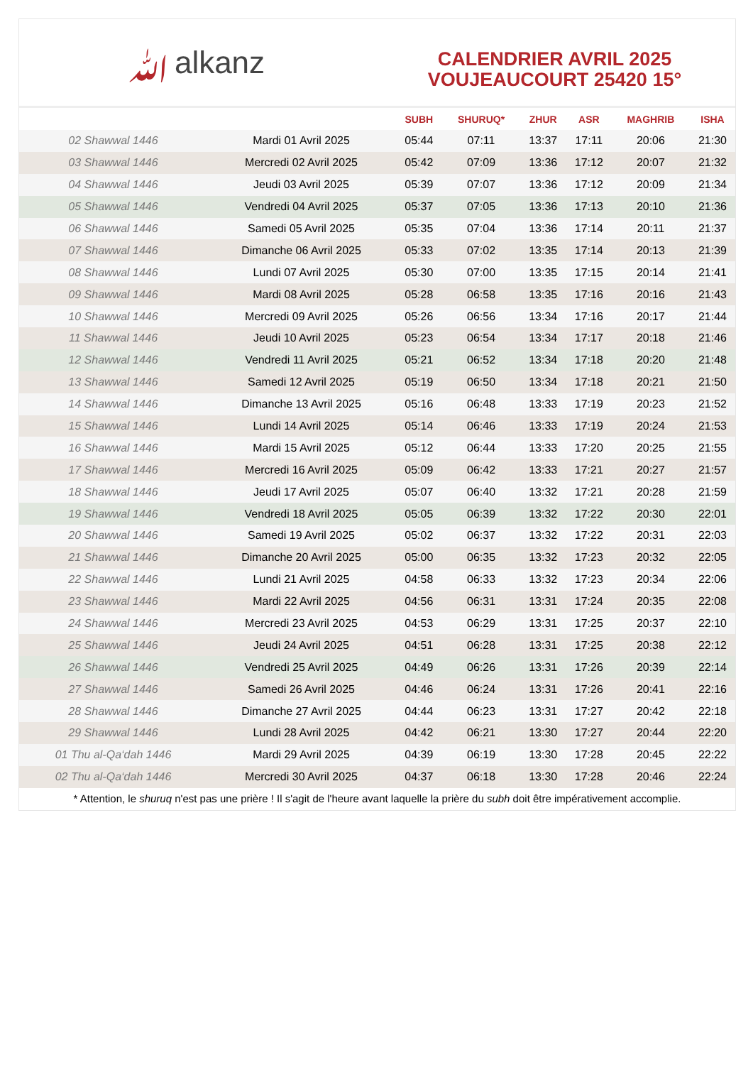ﷲalkanz
CALENDRIER AVRIL 2025
VOUJEAUCOURT 25420 15°
| | | SUBH | SHURUQ* | ZHUR | ASR | MAGHRIB | ISHA |
| --- | --- | --- | --- | --- | --- | --- | --- |
| 02 Shawwal 1446 | Mardi 01 Avril 2025 | 05:44 | 07:11 | 13:37 | 17:11 | 20:06 | 21:30 |
| 03 Shawwal 1446 | Mercredi 02 Avril 2025 | 05:42 | 07:09 | 13:36 | 17:12 | 20:07 | 21:32 |
| 04 Shawwal 1446 | Jeudi 03 Avril 2025 | 05:39 | 07:07 | 13:36 | 17:12 | 20:09 | 21:34 |
| 05 Shawwal 1446 | Vendredi 04 Avril 2025 | 05:37 | 07:05 | 13:36 | 17:13 | 20:10 | 21:36 |
| 06 Shawwal 1446 | Samedi 05 Avril 2025 | 05:35 | 07:04 | 13:36 | 17:14 | 20:11 | 21:37 |
| 07 Shawwal 1446 | Dimanche 06 Avril 2025 | 05:33 | 07:02 | 13:35 | 17:14 | 20:13 | 21:39 |
| 08 Shawwal 1446 | Lundi 07 Avril 2025 | 05:30 | 07:00 | 13:35 | 17:15 | 20:14 | 21:41 |
| 09 Shawwal 1446 | Mardi 08 Avril 2025 | 05:28 | 06:58 | 13:35 | 17:16 | 20:16 | 21:43 |
| 10 Shawwal 1446 | Mercredi 09 Avril 2025 | 05:26 | 06:56 | 13:34 | 17:16 | 20:17 | 21:44 |
| 11 Shawwal 1446 | Jeudi 10 Avril 2025 | 05:23 | 06:54 | 13:34 | 17:17 | 20:18 | 21:46 |
| 12 Shawwal 1446 | Vendredi 11 Avril 2025 | 05:21 | 06:52 | 13:34 | 17:18 | 20:20 | 21:48 |
| 13 Shawwal 1446 | Samedi 12 Avril 2025 | 05:19 | 06:50 | 13:34 | 17:18 | 20:21 | 21:50 |
| 14 Shawwal 1446 | Dimanche 13 Avril 2025 | 05:16 | 06:48 | 13:33 | 17:19 | 20:23 | 21:52 |
| 15 Shawwal 1446 | Lundi 14 Avril 2025 | 05:14 | 06:46 | 13:33 | 17:19 | 20:24 | 21:53 |
| 16 Shawwal 1446 | Mardi 15 Avril 2025 | 05:12 | 06:44 | 13:33 | 17:20 | 20:25 | 21:55 |
| 17 Shawwal 1446 | Mercredi 16 Avril 2025 | 05:09 | 06:42 | 13:33 | 17:21 | 20:27 | 21:57 |
| 18 Shawwal 1446 | Jeudi 17 Avril 2025 | 05:07 | 06:40 | 13:32 | 17:21 | 20:28 | 21:59 |
| 19 Shawwal 1446 | Vendredi 18 Avril 2025 | 05:05 | 06:39 | 13:32 | 17:22 | 20:30 | 22:01 |
| 20 Shawwal 1446 | Samedi 19 Avril 2025 | 05:02 | 06:37 | 13:32 | 17:22 | 20:31 | 22:03 |
| 21 Shawwal 1446 | Dimanche 20 Avril 2025 | 05:00 | 06:35 | 13:32 | 17:23 | 20:32 | 22:05 |
| 22 Shawwal 1446 | Lundi 21 Avril 2025 | 04:58 | 06:33 | 13:32 | 17:23 | 20:34 | 22:06 |
| 23 Shawwal 1446 | Mardi 22 Avril 2025 | 04:56 | 06:31 | 13:31 | 17:24 | 20:35 | 22:08 |
| 24 Shawwal 1446 | Mercredi 23 Avril 2025 | 04:53 | 06:29 | 13:31 | 17:25 | 20:37 | 22:10 |
| 25 Shawwal 1446 | Jeudi 24 Avril 2025 | 04:51 | 06:28 | 13:31 | 17:25 | 20:38 | 22:12 |
| 26 Shawwal 1446 | Vendredi 25 Avril 2025 | 04:49 | 06:26 | 13:31 | 17:26 | 20:39 | 22:14 |
| 27 Shawwal 1446 | Samedi 26 Avril 2025 | 04:46 | 06:24 | 13:31 | 17:26 | 20:41 | 22:16 |
| 28 Shawwal 1446 | Dimanche 27 Avril 2025 | 04:44 | 06:23 | 13:31 | 17:27 | 20:42 | 22:18 |
| 29 Shawwal 1446 | Lundi 28 Avril 2025 | 04:42 | 06:21 | 13:30 | 17:27 | 20:44 | 22:20 |
| 01 Thu al-Qa‘dah 1446 | Mardi 29 Avril 2025 | 04:39 | 06:19 | 13:30 | 17:28 | 20:45 | 22:22 |
| 02 Thu al-Qa‘dah 1446 | Mercredi 30 Avril 2025 | 04:37 | 06:18 | 13:30 | 17:28 | 20:46 | 22:24 |
* Attention, le shuruq n'est pas une prière ! Il s'agit de l'heure avant laquelle la prière du subh doit être impérativement accomplie.